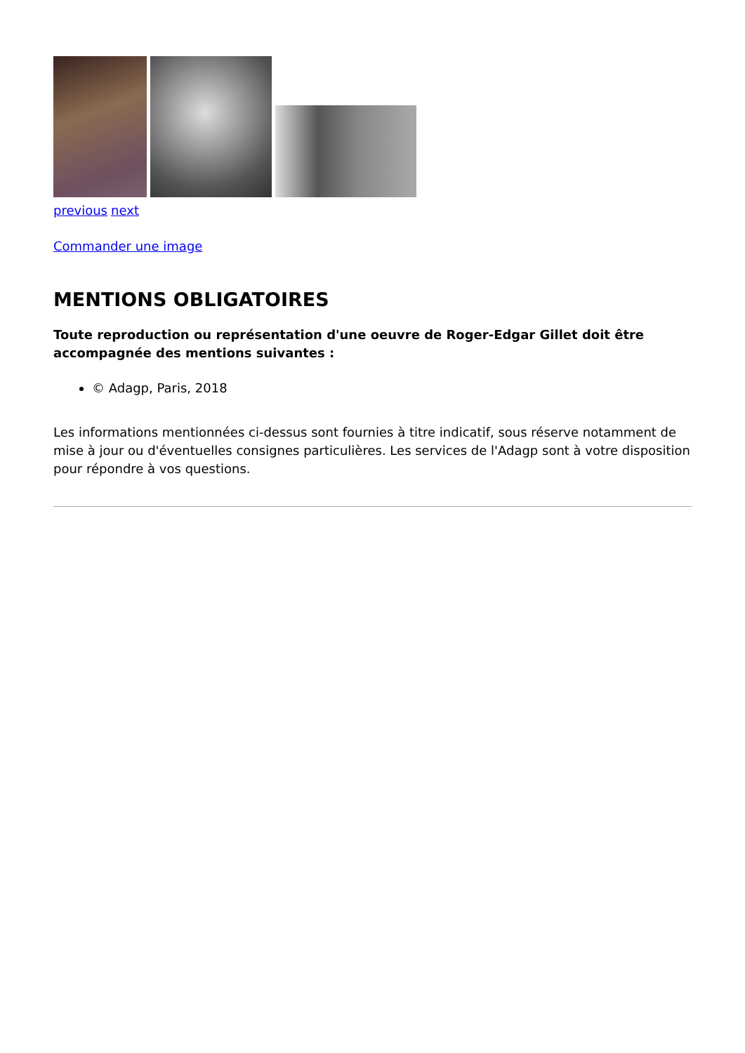previous next
Commander une image
MENTIONS OBLIGATOIRES
Toute reproduction ou représentation d'une oeuvre de Roger-Edgar Gillet doit être accompagnée des mentions suivantes :
© Adagp, Paris, 2018
Les informations mentionnées ci-dessus sont fournies à titre indicatif, sous réserve notamment de mise à jour ou d'éventuelles consignes particulières. Les services de l'Adagp sont à votre disposition pour répondre à vos questions.